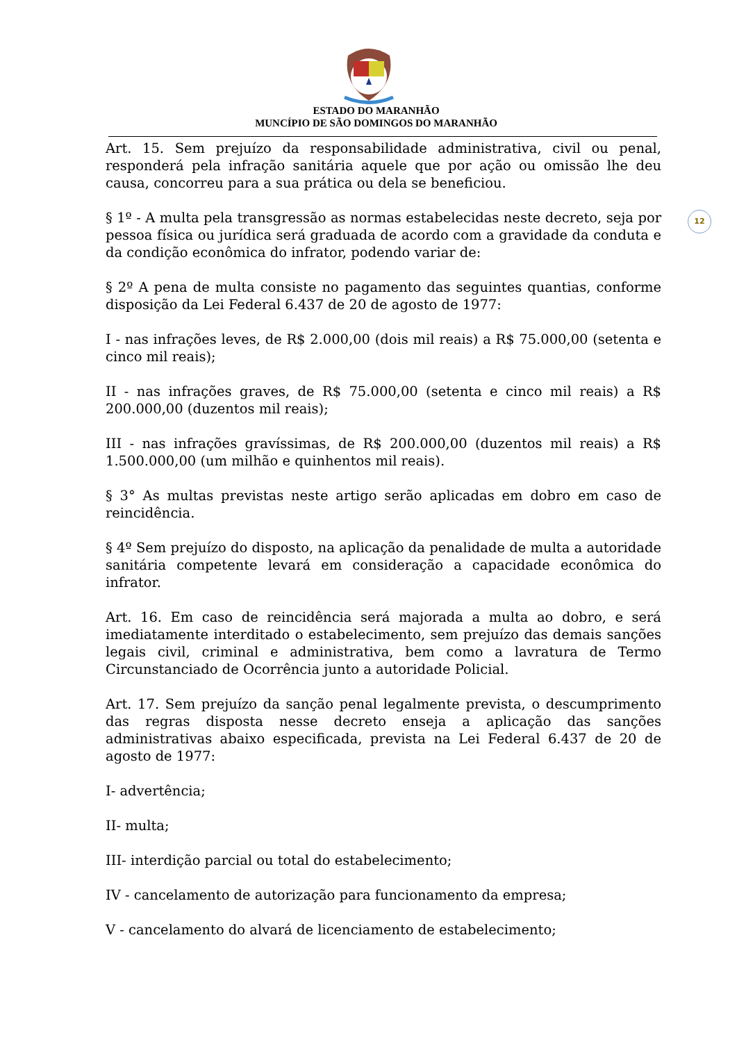ESTADO DO MARANHÃO
MUNCÍPIO DE SÃO DOMINGOS DO MARANHÃO
12
Art. 15. Sem prejuízo da responsabilidade administrativa, civil ou penal, responderá pela infração sanitária aquele que por ação ou omissão lhe deu causa, concorreu para a sua prática ou dela se beneficiou.
§ 1º - A multa pela transgressão as normas estabelecidas neste decreto, seja por pessoa física ou jurídica será graduada de acordo com a gravidade da conduta e da condição econômica do infrator, podendo variar de:
§ 2º A pena de multa consiste no pagamento das seguintes quantias, conforme disposição da Lei Federal 6.437 de 20 de agosto de 1977:
I - nas infrações leves, de R$ 2.000,00 (dois mil reais) a R$ 75.000,00 (setenta e cinco mil reais);
II - nas infrações graves, de R$ 75.000,00 (setenta e cinco mil reais) a R$ 200.000,00 (duzentos mil reais);
III - nas infrações gravíssimas, de R$ 200.000,00 (duzentos mil reais) a R$ 1.500.000,00 (um milhão e quinhentos mil reais).
§ 3° As multas previstas neste artigo serão aplicadas em dobro em caso de reincidência.
§ 4º Sem prejuízo do disposto, na aplicação da penalidade de multa a autoridade sanitária competente levará em consideração a capacidade econômica do infrator.
Art. 16. Em caso de reincidência será majorada a multa ao dobro, e será imediatamente interditado o estabelecimento, sem prejuízo das demais sanções legais civil, criminal e administrativa, bem como a lavratura de Termo Circunstanciado de Ocorrência junto a autoridade Policial.
Art. 17. Sem prejuízo da sanção penal legalmente prevista, o descumprimento das regras disposta nesse decreto enseja a aplicação das sanções administrativas abaixo especificada, prevista na Lei Federal 6.437 de 20 de agosto de 1977:
I- advertência;
II- multa;
III- interdição parcial ou total do estabelecimento;
IV - cancelamento de autorização para funcionamento da empresa;
V - cancelamento do alvará de licenciamento de estabelecimento;